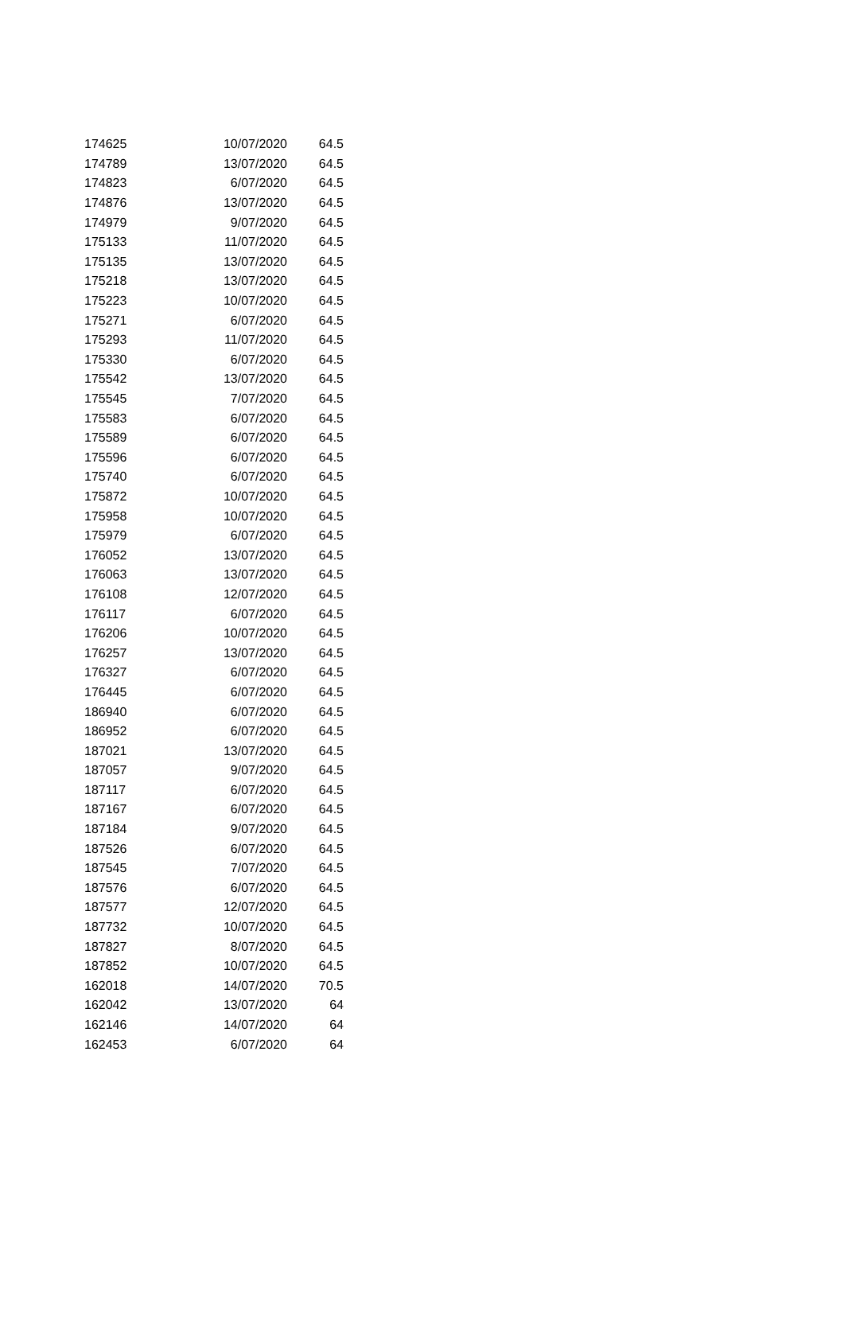| 174625 | 10/07/2020 | 64.5 |
| 174789 | 13/07/2020 | 64.5 |
| 174823 | 6/07/2020 | 64.5 |
| 174876 | 13/07/2020 | 64.5 |
| 174979 | 9/07/2020 | 64.5 |
| 175133 | 11/07/2020 | 64.5 |
| 175135 | 13/07/2020 | 64.5 |
| 175218 | 13/07/2020 | 64.5 |
| 175223 | 10/07/2020 | 64.5 |
| 175271 | 6/07/2020 | 64.5 |
| 175293 | 11/07/2020 | 64.5 |
| 175330 | 6/07/2020 | 64.5 |
| 175542 | 13/07/2020 | 64.5 |
| 175545 | 7/07/2020 | 64.5 |
| 175583 | 6/07/2020 | 64.5 |
| 175589 | 6/07/2020 | 64.5 |
| 175596 | 6/07/2020 | 64.5 |
| 175740 | 6/07/2020 | 64.5 |
| 175872 | 10/07/2020 | 64.5 |
| 175958 | 10/07/2020 | 64.5 |
| 175979 | 6/07/2020 | 64.5 |
| 176052 | 13/07/2020 | 64.5 |
| 176063 | 13/07/2020 | 64.5 |
| 176108 | 12/07/2020 | 64.5 |
| 176117 | 6/07/2020 | 64.5 |
| 176206 | 10/07/2020 | 64.5 |
| 176257 | 13/07/2020 | 64.5 |
| 176327 | 6/07/2020 | 64.5 |
| 176445 | 6/07/2020 | 64.5 |
| 186940 | 6/07/2020 | 64.5 |
| 186952 | 6/07/2020 | 64.5 |
| 187021 | 13/07/2020 | 64.5 |
| 187057 | 9/07/2020 | 64.5 |
| 187117 | 6/07/2020 | 64.5 |
| 187167 | 6/07/2020 | 64.5 |
| 187184 | 9/07/2020 | 64.5 |
| 187526 | 6/07/2020 | 64.5 |
| 187545 | 7/07/2020 | 64.5 |
| 187576 | 6/07/2020 | 64.5 |
| 187577 | 12/07/2020 | 64.5 |
| 187732 | 10/07/2020 | 64.5 |
| 187827 | 8/07/2020 | 64.5 |
| 187852 | 10/07/2020 | 64.5 |
| 162018 | 14/07/2020 | 70.5 |
| 162042 | 13/07/2020 | 64 |
| 162146 | 14/07/2020 | 64 |
| 162453 | 6/07/2020 | 64 |